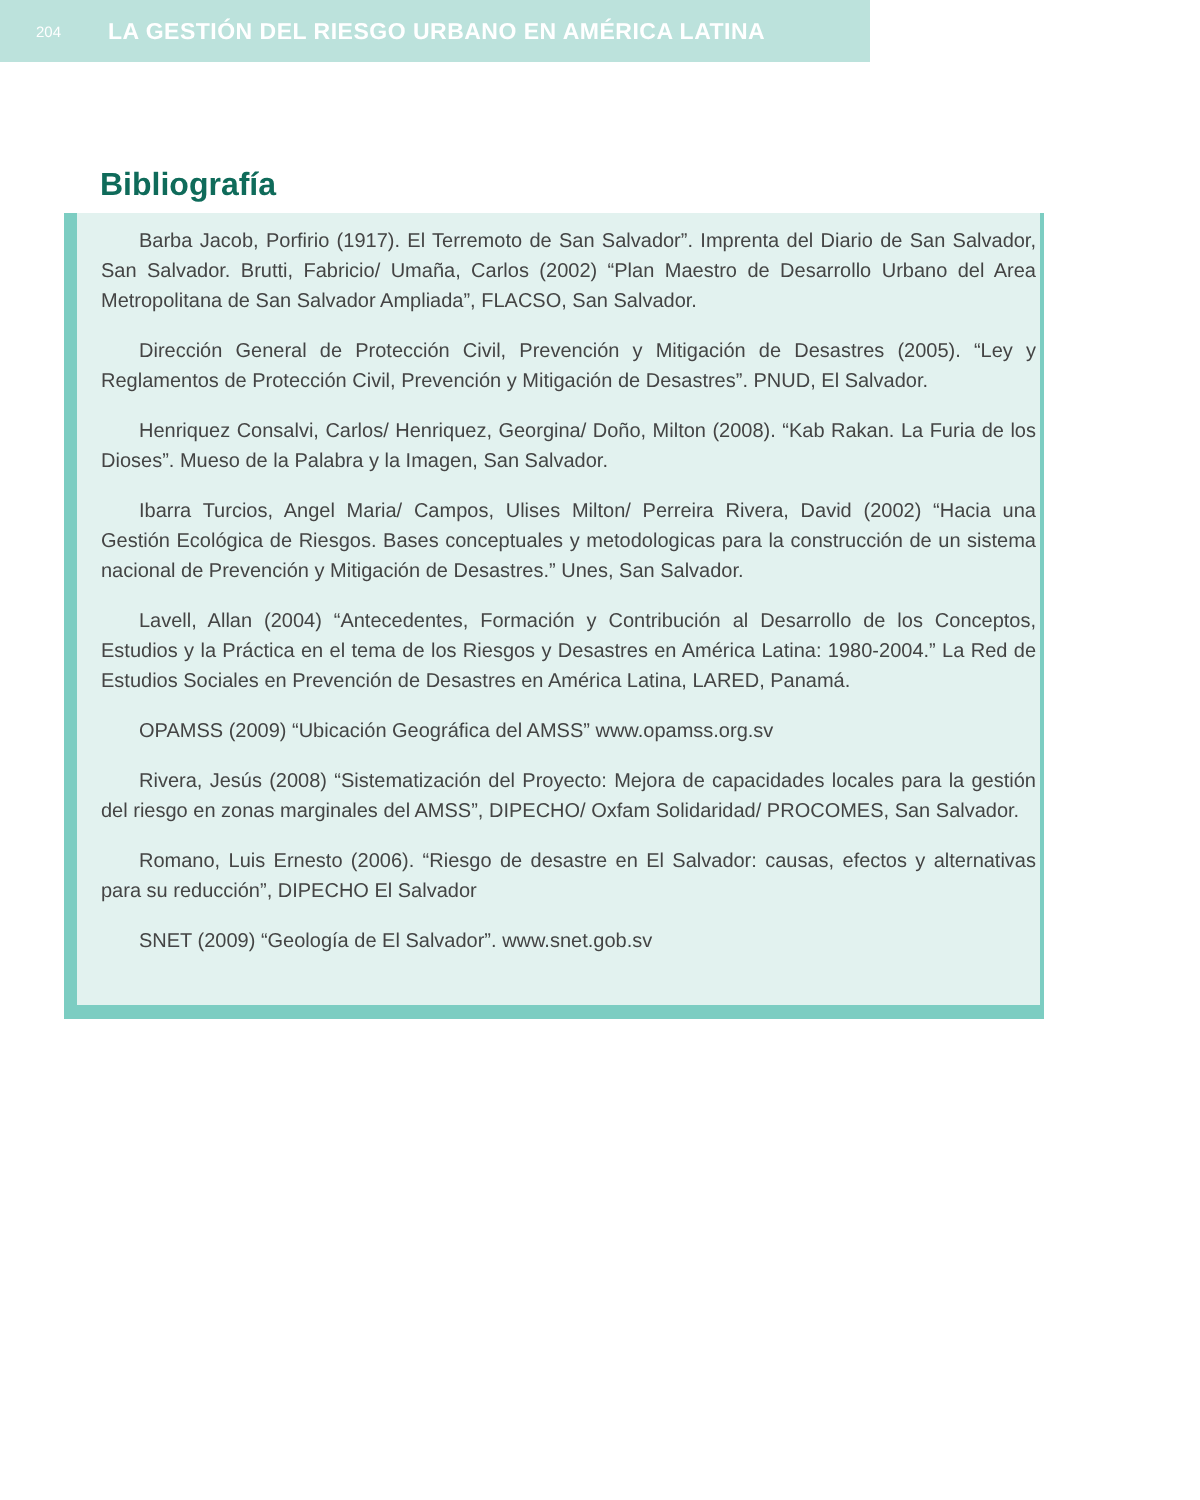204 LA GESTIÓN DEL RIESGO URBANO EN AMÉRICA LATINA
Bibliografía
Barba Jacob, Porfirio (1917). El Terremoto de San Salvador”. Imprenta del Diario de San Salvador, San Salvador. Brutti, Fabricio/ Umaña, Carlos (2002) “Plan Maestro de Desarrollo Urbano del Area Metropolitana de San Salvador Ampliada”, FLACSO, San Salvador.
Dirección General de Protección Civil, Prevención y Mitigación de Desastres (2005). “Ley y Reglamentos de Protección Civil, Prevención y Mitigación de Desastres”. PNUD, El Salvador.
Henriquez Consalvi, Carlos/ Henriquez, Georgina/ Doño, Milton (2008). “Kab Rakan. La Furia de los Dioses”. Mueso de la Palabra y la Imagen, San Salvador.
Ibarra Turcios, Angel Maria/ Campos, Ulises Milton/ Perreira Rivera, David (2002) “Hacia una Gestión Ecológica de Riesgos. Bases conceptuales y metodologicas para la construcción de un sistema nacional de Prevención y Mitigación de Desastres.” Unes, San Salvador.
Lavell, Allan (2004) “Antecedentes, Formación y Contribución al Desarrollo de los Conceptos, Estudios y la Práctica en el tema de los Riesgos y Desastres en América Latina: 1980-2004.” La Red de Estudios Sociales en Prevención de Desastres en América Latina, LARED, Panamá.
OPAMSS (2009) “Ubicación Geográfica del AMSS” www.opamss.org.sv
Rivera, Jesús (2008) “Sistematización del Proyecto: Mejora de capacidades locales para la gestión del riesgo en zonas marginales del AMSS”, DIPECHO/ Oxfam Solidaridad/ PROCOMES, San Salvador.
Romano, Luis Ernesto (2006). “Riesgo de desastre en El Salvador: causas, efectos y alternativas para su reducción”, DIPECHO El Salvador
SNET (2009) “Geología de El Salvador”. www.snet.gob.sv